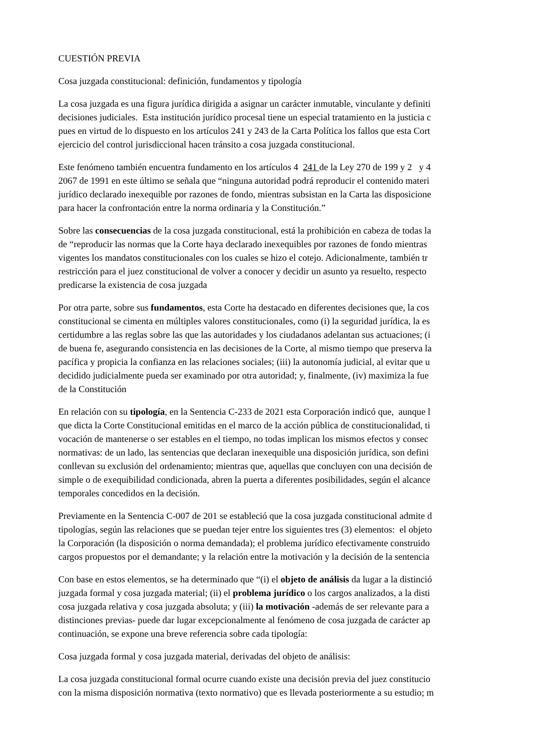CUESTIÓN PREVIA
Cosa juzgada constitucional: definición, fundamentos y tipología
La cosa juzgada es una figura jurídica dirigida a asignar un carácter inmutable, vinculante y definiti
decisiones judiciales. Esta institución jurídico procesal tiene un especial tratamiento en la justicia c
pues en virtud de lo dispuesto en los artículos 241 y 243 de la Carta Política los fallos que esta Cort
ejercicio del control jurisdiccional hacen tránsito a cosa juzgada constitucional.
Este fenómeno también encuentra fundamento en los artículos 4 241 de la Ley 270 de 199 y 2 y 4
2067 de 1991 en este último se señala que “ninguna autoridad podrá reproducir el contenido materi
jurídico declarado inexequible por razones de fondo, mientras subsistan en la Carta las disposicione
para hacer la confrontación entre la norma ordinaria y la Constitución.”
Sobre las consecuencias de la cosa juzgada constitucional, está la prohibición en cabeza de todas la
de “reproducir las normas que la Corte haya declarado inexequibles por razones de fondo mientras
vigentes los mandatos constitucionales con los cuales se hizo el cotejo. Adicionalmente, también tr
restricción para el juez constitucional de volver a conocer y decidir un asunto ya resuelto, respecto
predicarse la existencia de cosa juzgada
Por otra parte, sobre sus fundamentos, esta Corte ha destacado en diferentes decisiones que, la cos
constitucional se cimenta en múltiples valores constitucionales, como (i) la seguridad jurídica, la es
certidumbre a las reglas sobre las que las autoridades y los ciudadanos adelantan sus actuaciones; (i
de buena fe, asegurando consistencia en las decisiones de la Corte, al mismo tiempo que preserva la
pacífica y propicia la confianza en las relaciones sociales; (iii) la autonomía judicial, al evitar que u
decidido judicialmente pueda ser examinado por otra autoridad; y, finalmente, (iv) maximiza la fue
de la Constitución
En relación con su tipología, en la Sentencia C-233 de 2021 esta Corporación indicó que, aunque l
que dicta la Corte Constitucional emitidas en el marco de la acción pública de constitucionalidad, ti
vocación de mantenerse o ser estables en el tiempo, no todas implican los mismos efectos y consec
normativas: de un lado, las sentencias que declaran inexequible una disposición jurídica, son defini
conllevan su exclusión del ordenamiento; mientras que, aquellas que concluyen con una decisión de
simple o de exequibilidad condicionada, abren la puerta a diferentes posibilidades, según el alcance
temporales concedidos en la decisión.
Previamente en la Sentencia C-007 de 201 se estableció que la cosa juzgada constitucional admite d
tipologías, según las relaciones que se puedan tejer entre los siguientes tres (3) elementos: el objeto
la Corporación (la disposición o norma demandada); el problema jurídico efectivamente construido
cargos propuestos por el demandante; y la relación entre la motivación y la decisión de la sentencia
Con base en estos elementos, se ha determinado que “(i) el objeto de análisis da lugar a la distinció
juzgada formal y cosa juzgada material; (ii) el problema jurídico o los cargos analizados, a la disti
cosa juzgada relativa y cosa juzgada absoluta; y (iii) la motivación -además de ser relevante para a
distinciones previas- puede dar lugar excepcionalmente al fenómeno de cosa juzgada de carácter ap
continuación, se expone una breve referencia sobre cada tipología:
Cosa juzgada formal y cosa juzgada material, derivadas del objeto de análisis:
La cosa juzgada constitucional formal ocurre cuando existe una decisión previa del juez constitucio
con la misma disposición normativa (texto normativo) que es llevada posteriormente a su estudio; m